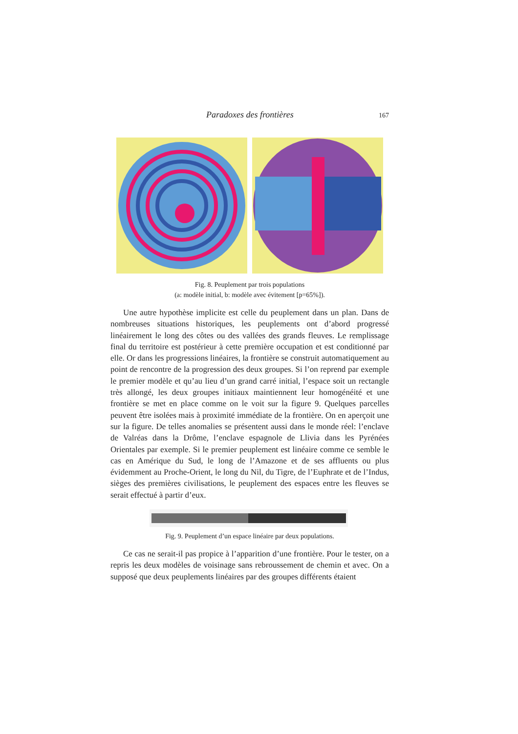Paradoxes des frontières 167
Fig. 8. Peuplement par trois populations
(a: modèle initial, b: modèle avec évitement [p=65%]).
Une autre hypothèse implicite est celle du peuplement dans un plan. Dans de nombreuses situations historiques, les peuplements ont d’abord progressé linéairement le long des côtes ou des vallées des grands fleuves. Le remplissage final du territoire est postérieur à cette première occupation et est conditionné par elle. Or dans les progressions linéaires, la frontière se construit automatiquement au point de rencontre de la progression des deux groupes. Si l’on reprend par exemple le premier modèle et qu’au lieu d’un grand carré initial, l’espace soit un rectangle très allongé, les deux groupes initiaux maintiennent leur homogénéité et une frontière se met en place comme on le voit sur la figure 9. Quelques parcelles peuvent être isolées mais à proximité immédiate de la frontière. On en aperçoit une sur la figure. De telles anomalies se présentent aussi dans le monde réel: l’enclave de Valréas dans la Drôme, l’enclave espagnole de Llivia dans les Pyrénées Orientales par exemple. Si le premier peuplement est linéaire comme ce semble le cas en Amérique du Sud, le long de l’Amazone et de ses affluents ou plus évidemment au Proche-Orient, le long du Nil, du Tigre, de l’Euphrate et de l’Indus, sièges des premières civilisations, le peuplement des espaces entre les fleuves se serait effectué à partir d’eux.
Fig. 9. Peuplement d’un espace linéaire par deux populations.
Ce cas ne serait-il pas propice à l’apparition d’une frontière. Pour le tester, on a repris les deux modèles de voisinage sans rebroussement de chemin et avec. On a supposé que deux peuplements linéaires par des groupes différents étaient